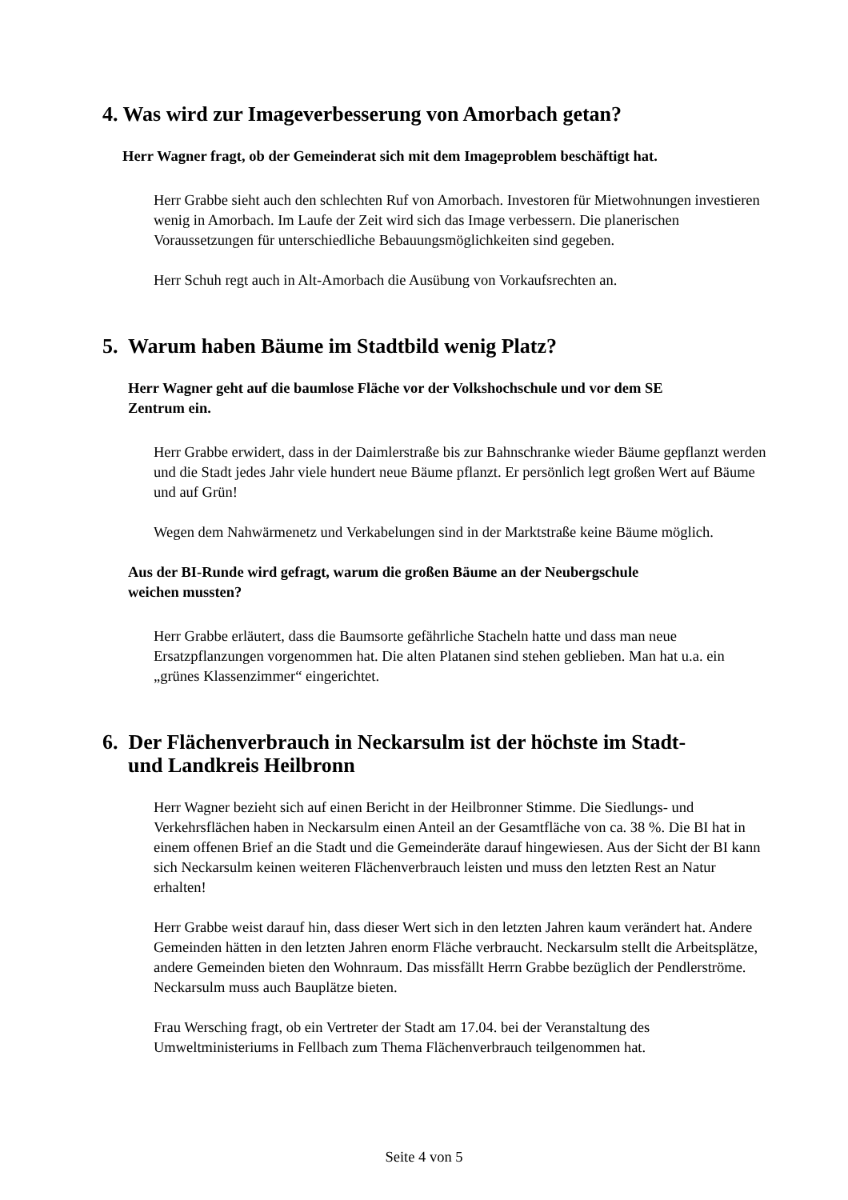4. Was wird zur Imageverbesserung von Amorbach getan?
Herr Wagner fragt, ob der Gemeinderat sich mit dem Imageproblem beschäftigt hat.
Herr Grabbe sieht auch den schlechten Ruf von Amorbach. Investoren für Mietwohnungen investieren wenig in Amorbach. Im Laufe der Zeit wird sich das Image verbessern. Die planerischen Voraussetzungen für unterschiedliche Bebauungsmöglichkeiten sind gegeben.
Herr Schuh regt auch in Alt-Amorbach die Ausübung von Vorkaufsrechten an.
5. Warum haben Bäume im Stadtbild wenig Platz?
Herr Wagner geht auf die baumlose Fläche vor der Volkshochschule und vor dem SE Zentrum ein.
Herr Grabbe erwidert, dass in der Daimlerstraße bis zur Bahnschranke wieder Bäume gepflanzt werden und die Stadt jedes Jahr viele hundert neue Bäume pflanzt. Er persönlich legt großen Wert auf Bäume und auf Grün!
Wegen dem Nahwärmenetz und Verkabelungen sind in der Marktstraße keine Bäume möglich.
Aus der BI-Runde wird gefragt, warum die großen Bäume an der Neubergschule weichen mussten?
Herr Grabbe erläutert, dass die Baumsorte gefährliche Stacheln hatte und dass man neue Ersatzpflanzungen vorgenommen hat. Die alten Platanen sind stehen geblieben. Man hat u.a. ein „grünes Klassenzimmer“ eingerichtet.
6. Der Flächenverbrauch in Neckarsulm ist der höchste im Stadt- und Landkreis Heilbronn
Herr Wagner bezieht sich auf einen Bericht in der Heilbronner Stimme. Die Siedlungs- und Verkehrsflächen haben in Neckarsulm einen Anteil an der Gesamtfläche von ca. 38 %. Die BI hat in einem offenen Brief an die Stadt und die Gemeinderäte darauf hingewiesen. Aus der Sicht der BI kann sich Neckarsulm keinen weiteren Flächenverbrauch leisten und muss den letzten Rest an Natur erhalten!
Herr Grabbe weist darauf hin, dass dieser Wert sich in den letzten Jahren kaum verändert hat. Andere Gemeinden hätten in den letzten Jahren enorm Fläche verbraucht. Neckarsulm stellt die Arbeitsplätze, andere Gemeinden bieten den Wohnraum. Das missfällt Herrn Grabbe bezüglich der Pendlerströme. Neckarsulm muss auch Bauplätze bieten.
Frau Wersching fragt, ob ein Vertreter der Stadt am 17.04. bei der Veranstaltung des Umweltministeriums in Fellbach zum Thema Flächenverbrauch teilgenommen hat.
Seite 4 von 5